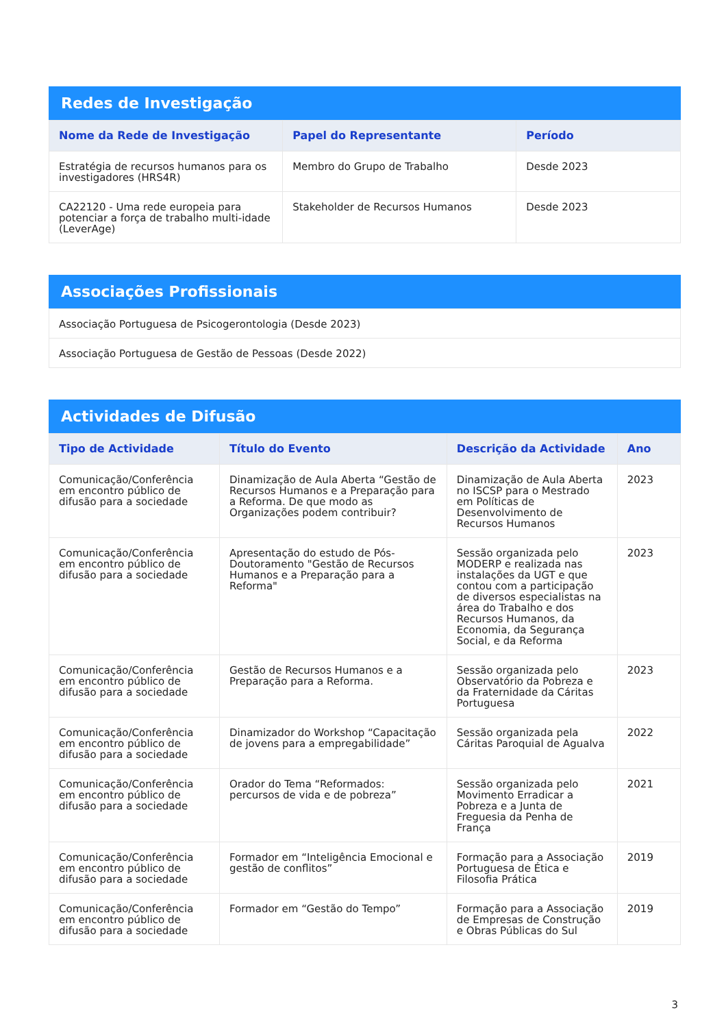Redes de Investigação
| Nome da Rede de Investigação | Papel do Representante | Período |
| --- | --- | --- |
| Estratégia de recursos humanos para os investigadores (HRS4R) | Membro do Grupo de Trabalho | Desde 2023 |
| CA22120 - Uma rede europeia para potenciar a força de trabalho multi-idade (LeverAge) | Stakeholder de Recursos Humanos | Desde 2023 |
Associações Profissionais
| Associação Portuguesa de Psicogerontologia (Desde 2023) |
| Associação Portuguesa de Gestão de Pessoas (Desde 2022) |
Actividades de Difusão
| Tipo de Actividade | Título do Evento | Descrição da Actividade | Ano |
| --- | --- | --- | --- |
| Comunicação/Conferência em encontro público de difusão para a sociedade | Dinamização de Aula Aberta “Gestão de Recursos Humanos e a Preparação para a Reforma. De que modo as Organizações podem contribuir? | Dinamização de Aula Aberta no ISCSP para o Mestrado em Políticas de Desenvolvimento de Recursos Humanos | 2023 |
| Comunicação/Conferência em encontro público de difusão para a sociedade | Apresentação do estudo de Pós-Doutoramento "Gestão de Recursos Humanos e a Preparação para a Reforma" | Sessão organizada pelo MODERP e realizada nas instalações da UGT e que contou com a participação de diversos especialistas na área do Trabalho e dos Recursos Humanos, da Economia, da Segurança Social, e da Reforma | 2023 |
| Comunicação/Conferência em encontro público de difusão para a sociedade | Gestão de Recursos Humanos e a Preparação para a Reforma. | Sessão organizada pelo Observatório da Pobreza e da Fraternidade da Cáritas Portuguesa | 2023 |
| Comunicação/Conferência em encontro público de difusão para a sociedade | Dinamizador do Workshop “Capacitação de jovens para a empregabilidade” | Sessão organizada pela Cáritas Paroquial de Agualva | 2022 |
| Comunicação/Conferência em encontro público de difusão para a sociedade | Orador do Tema “Reformados: percursos de vida e de pobreza” | Sessão organizada pelo Movimento Erradicar a Pobreza e a Junta de Freguesia da Penha de França | 2021 |
| Comunicação/Conferência em encontro público de difusão para a sociedade | Formador em “Inteligência Emocional e gestão de conflitos” | Formação para a Associação Portuguesa de Ética e Filosofia Prática | 2019 |
| Comunicação/Conferência em encontro público de difusão para a sociedade | Formador em “Gestão do Tempo” | Formação para a Associação de Empresas de Construção e Obras Públicas do Sul | 2019 |
3